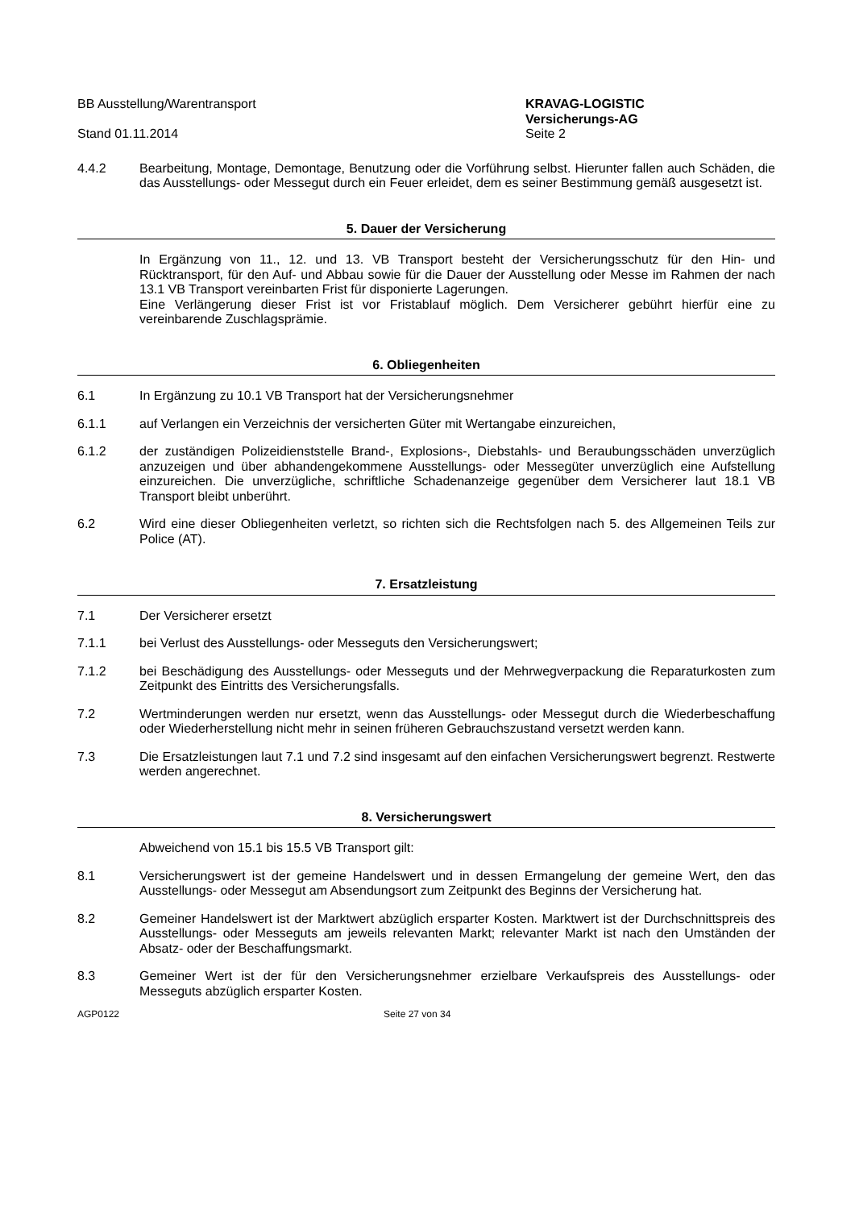BB Ausstellung/Warentransport
Stand 01.11.2014
KRAVAG-LOGISTIC
Versicherungs-AG
Seite 2
4.4.2 Bearbeitung, Montage, Demontage, Benutzung oder die Vorführung selbst. Hierunter fallen auch Schäden, die das Ausstellungs- oder Messegut durch ein Feuer erleidet, dem es seiner Bestimmung gemäß ausgesetzt ist.
5. Dauer der Versicherung
In Ergänzung von 11., 12. und 13. VB Transport besteht der Versicherungsschutz für den Hin- und Rücktransport, für den Auf- und Abbau sowie für die Dauer der Ausstellung oder Messe im Rahmen der nach 13.1 VB Transport vereinbarten Frist für disponierte Lagerungen.
Eine Verlängerung dieser Frist ist vor Fristablauf möglich. Dem Versicherer gebührt hierfür eine zu vereinbarende Zuschlagsprämie.
6. Obliegenheiten
6.1 In Ergänzung zu 10.1 VB Transport hat der Versicherungsnehmer
6.1.1 auf Verlangen ein Verzeichnis der versicherten Güter mit Wertangabe einzureichen,
6.1.2 der zuständigen Polizeidienststelle Brand-, Explosions-, Diebstahls- und Beraubungsschäden unverzüglich anzuzeigen und über abhandengekommene Ausstellungs- oder Messegüter unverzüglich eine Aufstellung einzureichen. Die unverzügliche, schriftliche Schadenanzeige gegenüber dem Versicherer laut 18.1 VB Transport bleibt unberührt.
6.2 Wird eine dieser Obliegenheiten verletzt, so richten sich die Rechtsfolgen nach 5. des Allgemeinen Teils zur Police (AT).
7. Ersatzleistung
7.1 Der Versicherer ersetzt
7.1.1 bei Verlust des Ausstellungs- oder Messeguts den Versicherungswert;
7.1.2 bei Beschädigung des Ausstellungs- oder Messeguts und der Mehrwegverpackung die Reparaturkosten zum Zeitpunkt des Eintritts des Versicherungsfalls.
7.2 Wertminderungen werden nur ersetzt, wenn das Ausstellungs- oder Messegut durch die Wiederbeschaffung oder Wiederherstellung nicht mehr in seinen früheren Gebrauchszustand versetzt werden kann.
7.3 Die Ersatzleistungen laut 7.1 und 7.2 sind insgesamt auf den einfachen Versicherungswert begrenzt. Restwerte werden angerechnet.
8. Versicherungswert
Abweichend von 15.1 bis 15.5 VB Transport gilt:
8.1 Versicherungswert ist der gemeine Handelswert und in dessen Ermangelung der gemeine Wert, den das Ausstellungs- oder Messegut am Absendungsort zum Zeitpunkt des Beginns der Versicherung hat.
8.2 Gemeiner Handelswert ist der Marktwert abzüglich ersparter Kosten. Marktwert ist der Durchschnittspreis des Ausstellungs- oder Messeguts am jeweils relevanten Markt; relevanter Markt ist nach den Umständen der Absatz- oder der Beschaffungsmarkt.
8.3 Gemeiner Wert ist der für den Versicherungsnehmer erzielbare Verkaufspreis des Ausstellungs- oder Messeguts abzüglich ersparter Kosten.
AGP0122 Seite 27 von 34